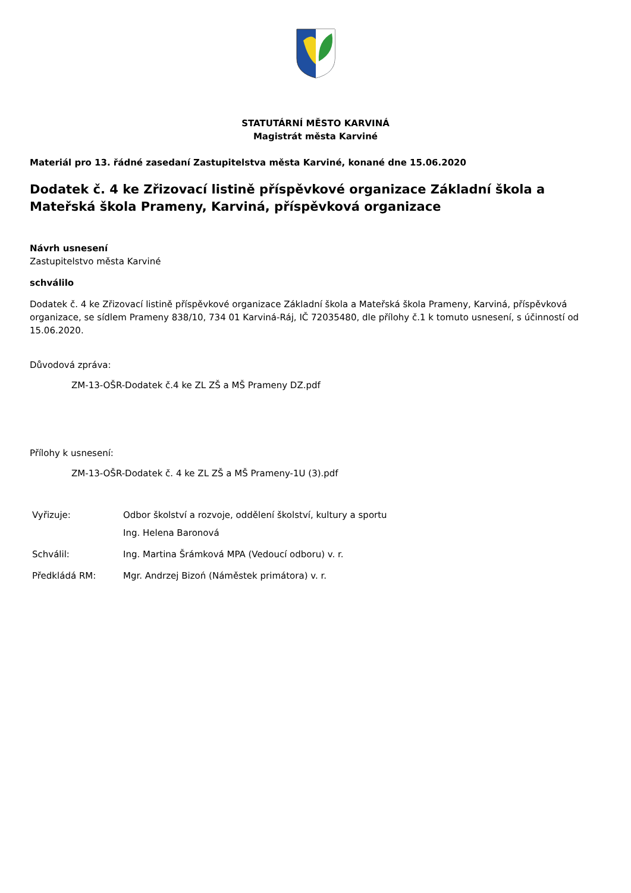STATUTÁRNÍ MĚSTO KARVINÁ
Magistrát města Karviné
Materiál pro 13. řádné zasedaní Zastupitelstva města Karviné, konané dne 15.06.2020
Dodatek č. 4 ke Zřizovací listině příspěvkové organizace Základní škola a Mateřská škola Prameny, Karviná, příspěvková organizace
Návrh usnesení
Zastupitelstvo města Karviné
schválilo
Dodatek č. 4 ke Zřizovací listině příspěvkové organizace Základní škola a Mateřská škola Prameny, Karviná, příspěvková organizace, se sídlem Prameny 838/10, 734 01 Karviná-Ráj, IČ 72035480, dle přílohy č.1 k tomuto usnesení, s účinností od 15.06.2020.
Důvodová zpráva:
ZM-13-OŠR-Dodatek č.4 ke ZL ZŠ a MŠ Prameny DZ.pdf
Přílohy k usnesení:
ZM-13-OŠR-Dodatek č. 4 ke ZL ZŠ a MŠ Prameny-1U (3).pdf
| Vyřizuje: | Odbor školství a rozvoje, oddělení školství, kultury a sportu Ing. Helena Baronová |
| Schválil: | Ing. Martina Šrámková MPA (Vedoucí odboru) v. r. |
| Předkládá RM: | Mgr. Andrzej Bizoń (Náměstek primátora) v. r. |